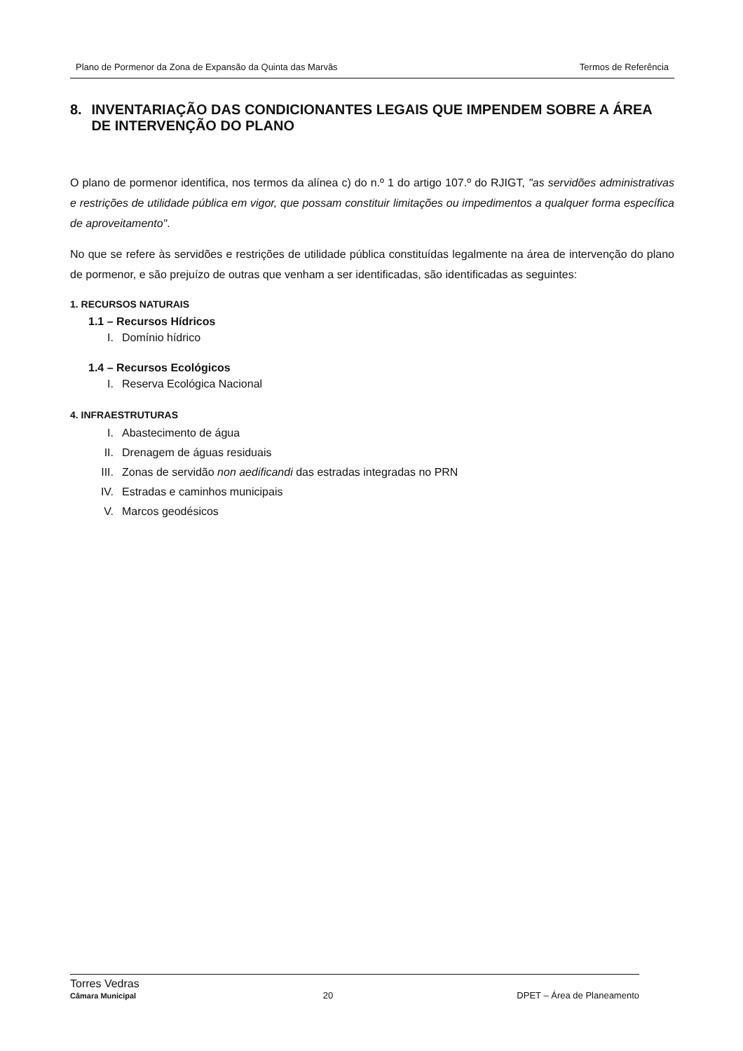Plano de Pormenor da Zona de Expansão da Quinta das Marvâs Termos de Referência
8. INVENTARIAÇÃO DAS CONDICIONANTES LEGAIS QUE IMPENDEM SOBRE A ÁREA DE INTERVENÇÃO DO PLANO
O plano de pormenor identifica, nos termos da alínea c) do n.º 1 do artigo 107.º do RJIGT, "as servidões administrativas e restrições de utilidade pública em vigor, que possam constituir limitações ou impedimentos a qualquer forma específica de aproveitamento".
No que se refere às servidões e restrições de utilidade pública constituídas legalmente na área de intervenção do plano de pormenor, e são prejuízo de outras que venham a ser identificadas, são identificadas as seguintes:
1. RECURSOS NATURAIS
1.1 – Recursos Hídricos
I. Domínio hídrico
1.4 – Recursos Ecológicos
I. Reserva Ecológica Nacional
4. INFRAESTRUTURAS
I. Abastecimento de água
II. Drenagem de águas residuais
III. Zonas de servidão non aedificandi das estradas integradas no PRN
IV. Estradas e caminhos municipais
V. Marcos geodésicos
Torres Vedras
Câmara Municipal 20 DPET – Área de Planeamento